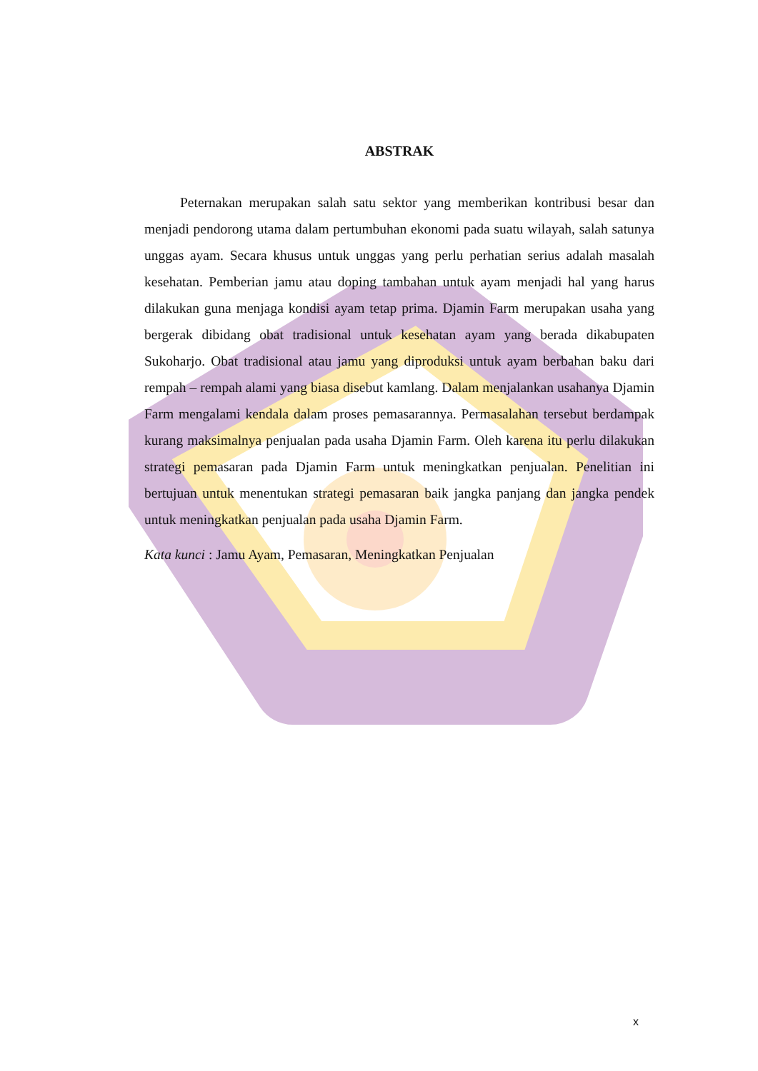ABSTRAK
Peternakan merupakan salah satu sektor yang memberikan kontribusi besar dan menjadi pendorong utama dalam pertumbuhan ekonomi pada suatu wilayah, salah satunya unggas ayam. Secara khusus untuk unggas yang perlu perhatian serius adalah masalah kesehatan. Pemberian jamu atau doping tambahan untuk ayam menjadi hal yang harus dilakukan guna menjaga kondisi ayam tetap prima. Djamin Farm merupakan usaha yang bergerak dibidang obat tradisional untuk kesehatan ayam yang berada dikabupaten Sukoharjo. Obat tradisional atau jamu yang diproduksi untuk ayam berbahan baku dari rempah – rempah alami yang biasa disebut kamlang. Dalam menjalankan usahanya Djamin Farm mengalami kendala dalam proses pemasarannya. Permasalahan tersebut berdampak kurang maksimalnya penjualan pada usaha Djamin Farm. Oleh karena itu perlu dilakukan strategi pemasaran pada Djamin Farm untuk meningkatkan penjualan. Penelitian ini bertujuan untuk menentukan strategi pemasaran baik jangka panjang dan jangka pendek untuk meningkatkan penjualan pada usaha Djamin Farm.
Kata kunci : Jamu Ayam, Pemasaran, Meningkatkan Penjualan
x